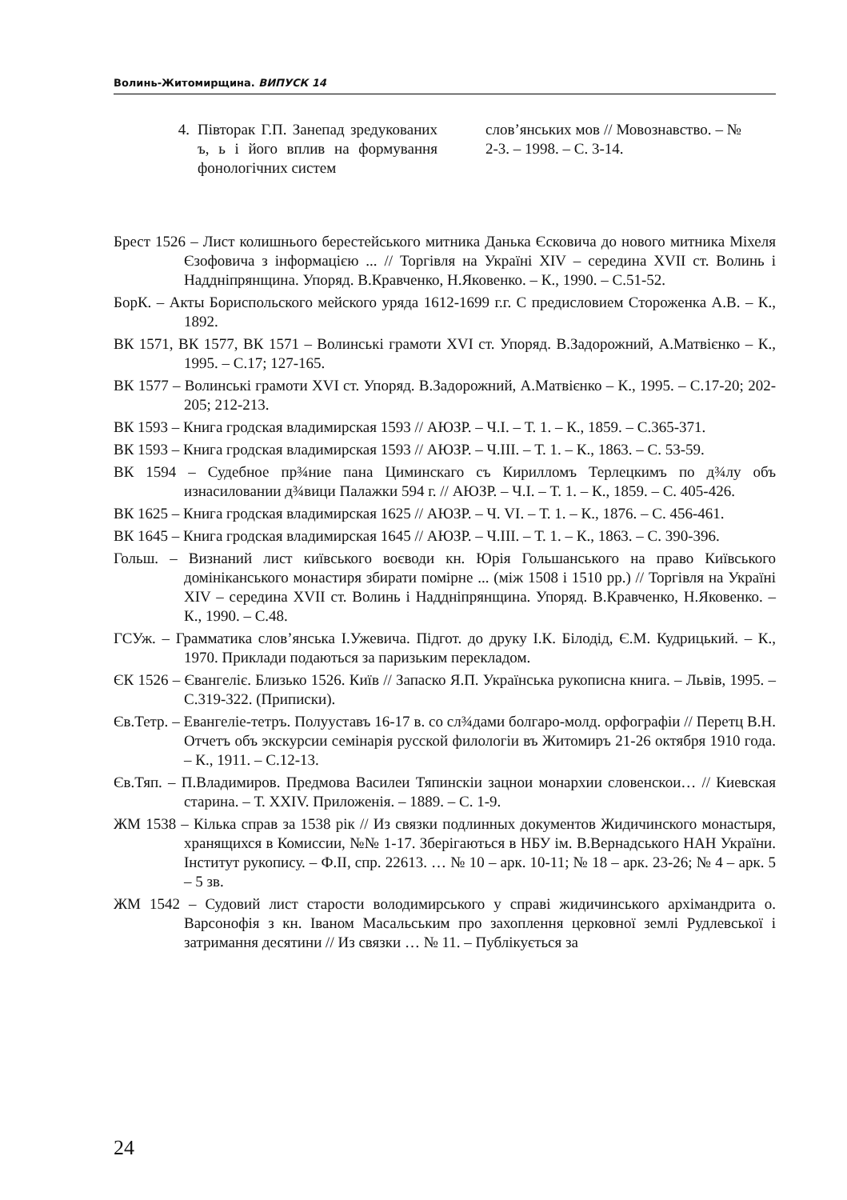Волинь-Житомирщина. ВИПУСК 14
4. Півторак Г.П. Занепад зредукованих ъ, ь і його вплив на формування фонологічних систем
слов’янських мов // Мовознавство. – № 2-3. – 1998. – С. 3-14.
Брест 1526 – Лист колишнього берестейського митника Данька Єсковича до нового митника Міхеля Єзофовича з інформацією ... // Торгівля на Україні XIV – середина XVII ст. Волинь і Наддніпрянщина. Упоряд. В.Кравченко, Н.Яковенко. – К., 1990. – С.51-52.
БорК. – Акты Бориспольского мейского уряда 1612-1699 г.г. С предисловием Стороженка А.В. – К., 1892.
ВК 1571, ВК 1577, ВК 1571 – Волинські грамоти XVI ст. Упоряд. В.Задорожний, А.Матвієнко – К., 1995. – С.17; 127-165.
ВК 1577 – Волинські грамоти XVI ст. Упоряд. В.Задорожний, А.Матвієнко – К., 1995. – С.17-20; 202-205; 212-213.
ВК 1593 – Книга гродская владимирская 1593 // АЮЗР. – Ч.І. – Т. 1. – К., 1859. – С.365-371.
ВК 1593 – Книга гродская владимирская 1593 // АЮЗР. – Ч.ІІІ. – Т. 1. – К., 1863. – С. 53-59.
ВК 1594 – Судебное пр¾ние пана Циминскаго съ Кирилломъ Терлецкимъ по д¾лу объ изнасиловании д¾вици Палажки 594 г. // АЮЗР. – Ч.І. – Т. 1. – К., 1859. – С. 405-426.
ВК 1625 – Книга гродская владимирская 1625 // АЮЗР. – Ч. VI. – Т. 1. – К., 1876. – С. 456-461.
ВК 1645 – Книга гродская владимирская 1645 // АЮЗР. – Ч.ІІІ. – Т. 1. – К., 1863. – С. 390-396.
Гольш. – Визнаний лист київського воєводи кн. Юрія Гольшанського на право Київського домініканського монастиря збирати помірне ... (між 1508 і 1510 рр.) // Торгівля на Україні XIV – середина XVII ст. Волинь і Наддніпрянщина. Упоряд. В.Кравченко, Н.Яковенко. – К., 1990. – С.48.
ГСУж. – Грамматика слов’янська І.Ужевича. Підгот. до друку І.К. Білодід, Є.М. Кудрицький. – К., 1970. Приклади подаються за паризьким перекладом.
ЄК 1526 – Євангеліє. Близько 1526. Київ // Запаско Я.П. Українська рукописна книга. – Львів, 1995. – С.319-322. (Приписки).
Єв.Тетр. – Евангеліе-тетръ. Полууставъ 16-17 в. со сл¾дами болгаро-молд. орфографіи // Перетц В.Н. Отчетъ объ экскурсии семінарія русской филологіи въ Житомиръ 21-26 октября 1910 года. – К., 1911. – С.12-13.
Єв.Тяп. – П.Владимиров. Предмова Василеи Тяпинскіи зацнои монархии словенскои… // Киевская старина. – Т. XXIV. Приложенія. – 1889. – С. 1-9.
ЖМ 1538 – Кілька справ за 1538 рік // Из связки подлинных документов Жидичинского монастыря, хранящихся в Комиссии, №№ 1-17. Зберігаються в НБУ ім. В.Вернадського НАН України. Інститут рукопису. – Ф.ІІ, спр. 22613. … № 10 – арк. 10-11; № 18 – арк. 23-26; № 4 – арк. 5 – 5 зв.
ЖМ 1542 – Судовий лист старости володимирського у справі жидичинського архімандрита о. Варсонофія з кн. Іваном Масальським про захоплення церковної землі Рудлевської і затримання десятини // Из связки … № 11. – Публікується за
24